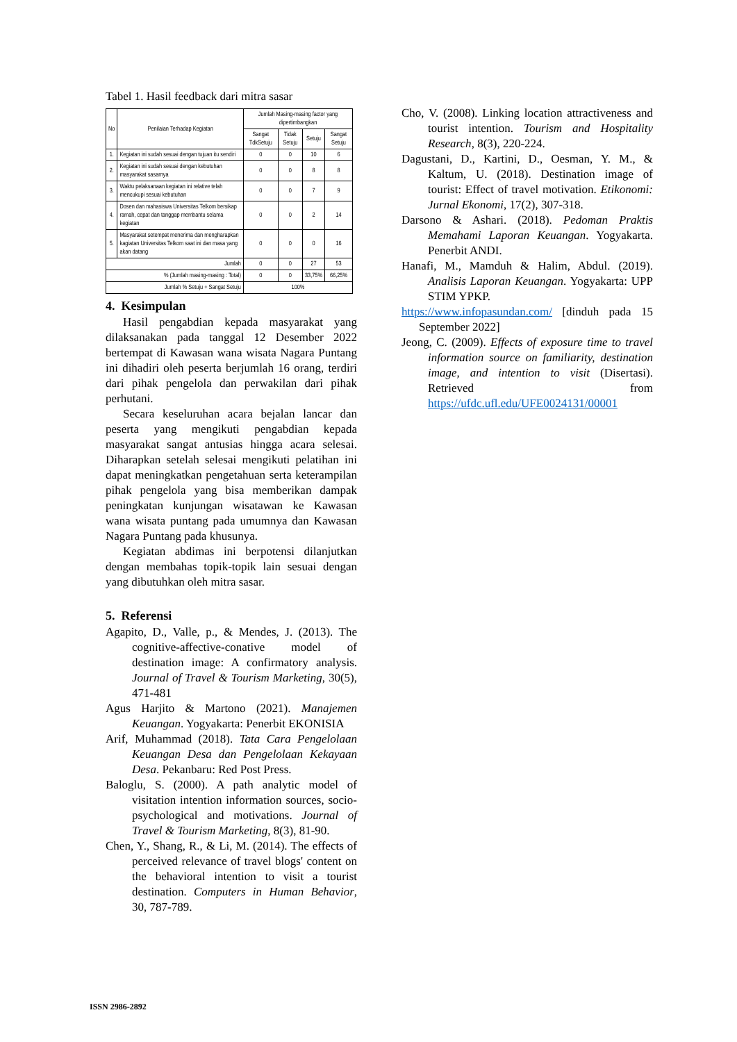Tabel 1. Hasil feedback dari mitra sasar
| No | Penilaian Terhadap Kegiatan | Jumlah Masing-masing factor yang dipertimbangkan | | | |
| --- | --- | --- | --- | --- | --- |
| | | Sangat TdkSetuju | Tidak Setuju | Setuju | Sangat Setuju |
| 1. | Kegiatan ini sudah sesuai dengan tujuan itu sendiri | 0 | 0 | 10 | 6 |
| 2. | Kegiatan ini sudah sesuai dengan kebutuhan masyarakat sasarnya | 0 | 0 | 8 | 8 |
| 3. | Waktu pelaksanaan kegiatan ini relative telah mencukupi sesuai kebutuhan | 0 | 0 | 7 | 9 |
| 4. | Dosen dan mahasiswa Universitas Telkom bersikap ramah, cepat dan tanggap membantu selama kegiatan | 0 | 0 | 2 | 14 |
| 5. | Masyarakat setempat menerima dan mengharapkan kagiatan Universitas Telkom saat ini dan masa yang akan datang | 0 | 0 | 0 | 16 |
| Jumlah | | 0 | 0 | 27 | 53 |
| % (Jumlah masing-masing : Total) | | 0 | 0 | 33,75% | 66,25% |
| Jumlah % Setuju + Sangat Setuju | | 100% | | | |
4. Kesimpulan
Hasil pengabdian kepada masyarakat yang dilaksanakan pada tanggal 12 Desember 2022 bertempat di Kawasan wana wisata Nagara Puntang ini dihadiri oleh peserta berjumlah 16 orang, terdiri dari pihak pengelola dan perwakilan dari pihak perhutani.
Secara keseluruhan acara bejalan lancar dan peserta yang mengikuti pengabdian kepada masyarakat sangat antusias hingga acara selesai. Diharapkan setelah selesai mengikuti pelatihan ini dapat meningkatkan pengetahuan serta keterampilan pihak pengelola yang bisa memberikan dampak peningkatan kunjungan wisatawan ke Kawasan wana wisata puntang pada umumnya dan Kawasan Nagara Puntang pada khusunya.
Kegiatan abdimas ini berpotensi dilanjutkan dengan membahas topik-topik lain sesuai dengan yang dibutuhkan oleh mitra sasar.
5. Referensi
Agapito, D., Valle, p., & Mendes, J. (2013). The cognitive-affective-conative model of destination image: A confirmatory analysis. Journal of Travel & Tourism Marketing, 30(5), 471-481
Agus Harjito & Martono (2021). Manajemen Keuangan. Yogyakarta: Penerbit EKONISIA
Arif, Muhammad (2018). Tata Cara Pengelolaan Keuangan Desa dan Pengelolaan Kekayaan Desa. Pekanbaru: Red Post Press.
Baloglu, S. (2000). A path analytic model of visitation intention information sources, socio-psychological and motivations. Journal of Travel & Tourism Marketing, 8(3), 81-90.
Chen, Y., Shang, R., & Li, M. (2014). The effects of perceived relevance of travel blogs' content on the behavioral intention to visit a tourist destination. Computers in Human Behavior, 30, 787-789.
Cho, V. (2008). Linking location attractiveness and tourist intention. Tourism and Hospitality Research, 8(3), 220-224.
Dagustani, D., Kartini, D., Oesman, Y. M., & Kaltum, U. (2018). Destination image of tourist: Effect of travel motivation. Etikonomi: Jurnal Ekonomi, 17(2), 307-318.
Darsono & Ashari. (2018). Pedoman Praktis Memahami Laporan Keuangan. Yogyakarta. Penerbit ANDI.
Hanafi, M., Mamduh & Halim, Abdul. (2019). Analisis Laporan Keuangan. Yogyakarta: UPP STIM YPKP.
https://www.infopasundan.com/ [dinduh pada 15 September 2022]
Jeong, C. (2009). Effects of exposure time to travel information source on familiarity, destination image, and intention to visit (Disertasi). Retrieved from https://ufdc.ufl.edu/UFE0024131/00001
ISSN 2986-2892